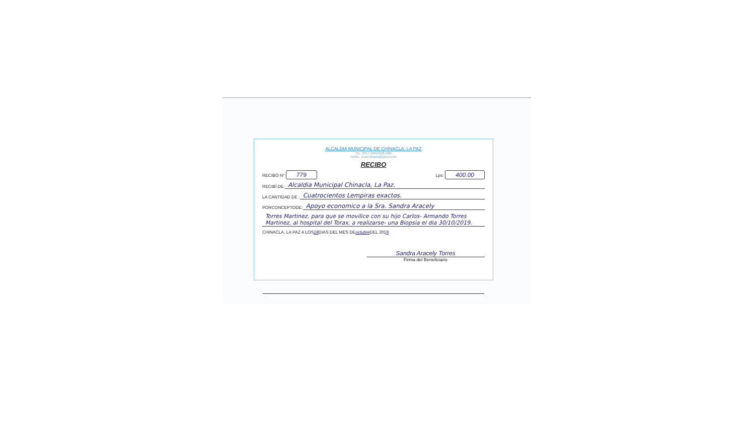ALCALDIA MUNICIPAL DE CHINACLA, LA PAZ
TEL. 2757-7689/9928-5686
EMAIL: munichinacla@yahoo.com
RECIBO
RECIBO N° 779 Lps: 400.00
RECIBÍ DE: Alcaldia Municipal Chinacla, La Paz.
LA CANTIDAD DE : Cuatrocientos Lempiras exactos.
PORCONCEPTODE: Apoyo economico a la Sra. Sandra Aracely
Torres Martinez, para que se movilice con su hijo Carlos- Armando Torres Martinez, al hospital del Torax, a realizarse- una Biopsia el dia 30/10/2019.
CHINACLA, LA PAZ A LOS 18 DIAS DEL MES DE octubre DEL 201 9.
Sandra Aracely Torres
Firma del Beneficiario